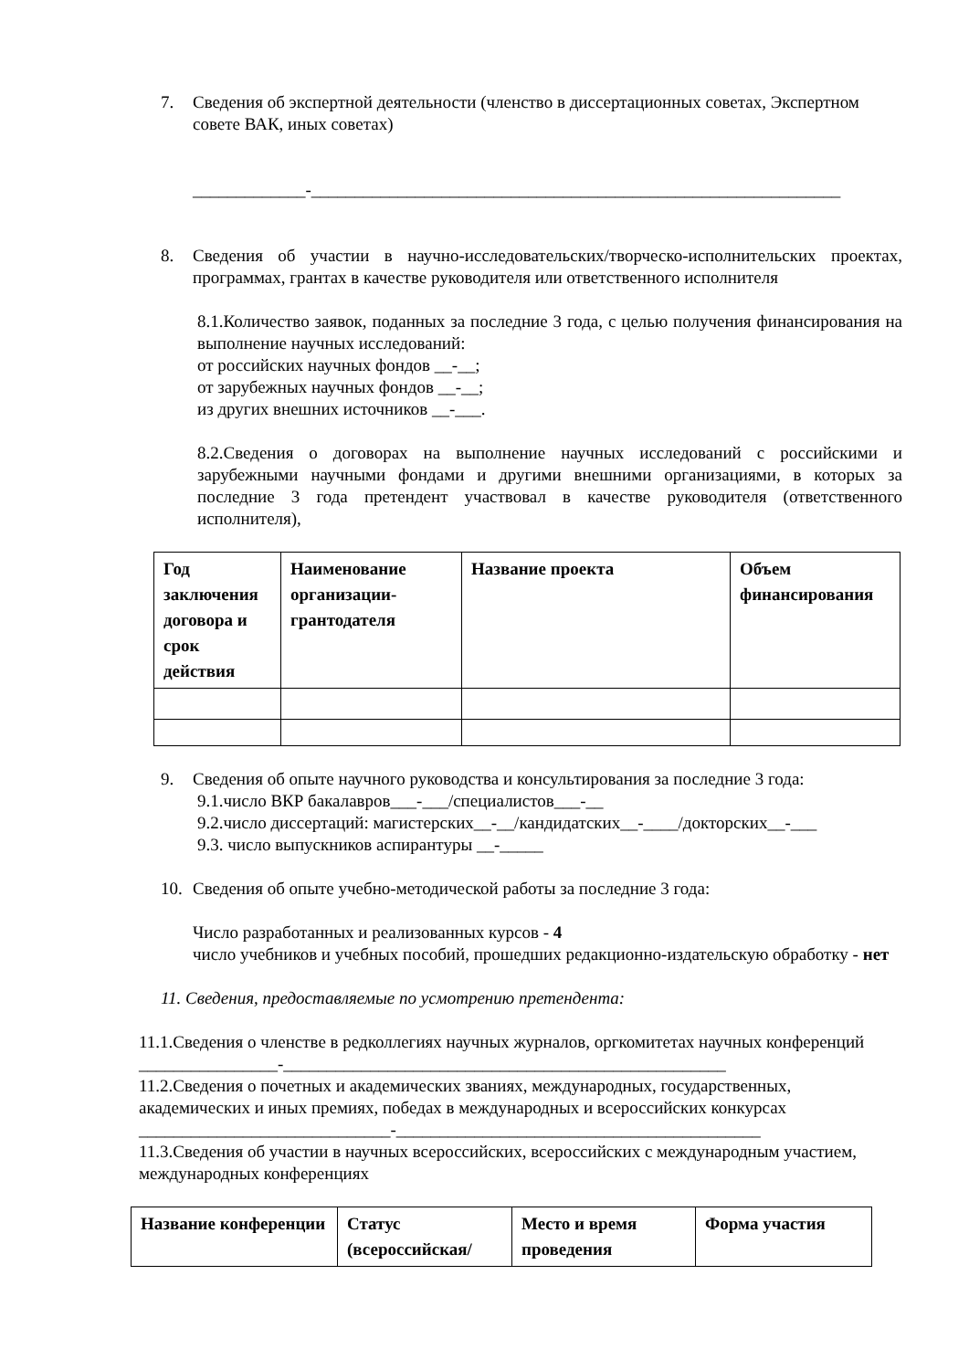7. Сведения об экспертной деятельности (членство в диссертационных советах, Экспертном совете ВАК, иных советах)
_____________-_____________________________________________________________
8. Сведения об участии в научно-исследовательских/творческо-исполнительских проектах, программах, грантах в качестве руководителя или ответственного исполнителя
8.1.Количество заявок, поданных за последние 3 года, с целью получения финансирования на выполнение научных исследований:
от российских научных фондов __-__;
от зарубежных научных фондов __-__;
из других внешних источников __-___.
8.2.Сведения о договорах на выполнение научных исследований с российскими и зарубежными научными фондами и другими внешними организациями, в которых за последние 3 года претендент участвовал в качестве руководителя (ответственного исполнителя),
| Год заключения договора и срок действия | Наименование организации-грантодателя | Название проекта | Объем финансирования |
| --- | --- | --- | --- |
9. Сведения об опыте научного руководства и консультирования за последние 3 года:
9.1.число ВКР бакалавров___-___/специалистов___-__
9.2.число диссертаций: магистерских__-__/кандидатских__-____/докторских__-___
9.3. число выпускников аспирантуры __-_____
10. Сведения об опыте учебно-методической работы за последние 3 года:
Число разработанных и реализованных курсов - 4
число учебников и учебных пособий, прошедших редакционно-издательскую обработку - нет
11. Сведения, предоставляемые по усмотрению претендента:
11.1.Сведения о членстве в редколлегиях научных журналов, оргкомитетах научных конференций ________________-___________________________________________________
11.2.Сведения о почетных и академических званиях, международных, государственных, академических и иных премиях, победах в международных и всероссийских конкурсах _____________________________-__________________________________________
11.3.Сведения об участии в научных всероссийских, всероссийских с международным участием, международных конференциях
| Название конференции | Статус (всероссийская/ | Место и время проведения | Форма участия |
| --- | --- | --- | --- |